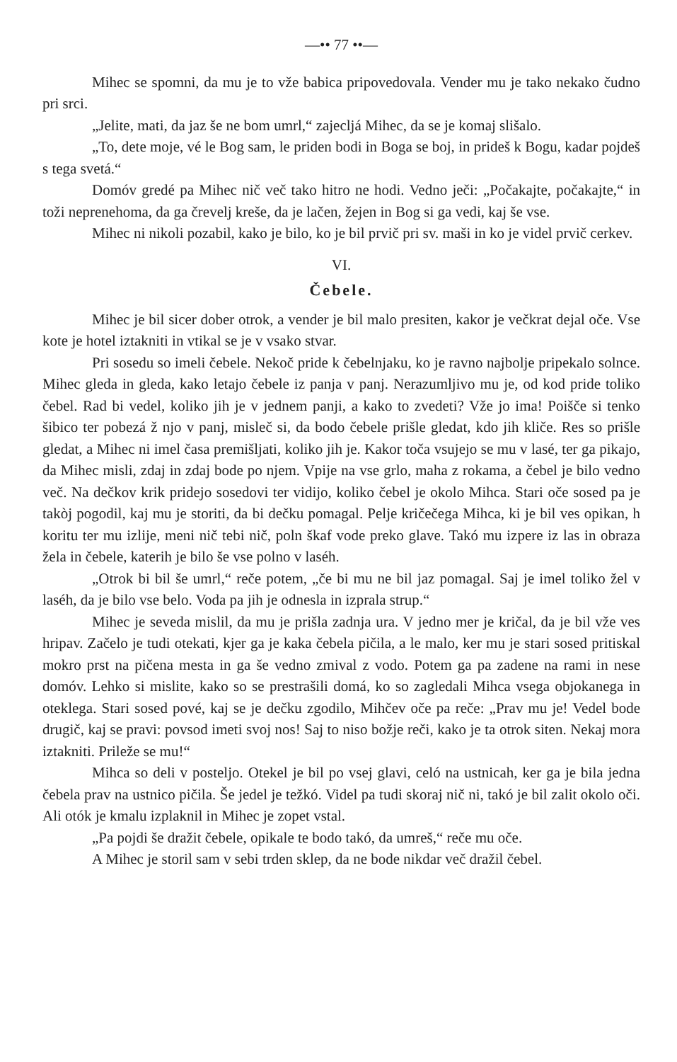—•• 77 ••—
Mihec se spomni, da mu je to vže babica pripovedovala. Vender mu je tako nekako čudno pri srci.
„Jelite, mati, da jaz še ne bom umrl,“ zajecljá Mihec, da se je komaj slišalo.
„To, dete moje, vé le Bog sam, le priden bodi in Boga se boj, in prideš k Bogu, kadar pojdeš s tega svetá.“
Domóv gredé pa Mihec nič več tako hitro ne hodi. Vedno ječi: „Počakajte, počakajte,“ in toži neprenehoma, da ga črevelj kreše, da je lačen, žejen in Bog si ga vedi, kaj še vse.
Mihec ni nikoli pozabil, kako je bilo, ko je bil prvič pri sv. maši in ko je videl prvič cerkev.
VI.
Čebele.
Mihec je bil sicer dober otrok, a vender je bil malo presiten, kakor je večkrat dejal oče. Vse kote je hotel iztakniti in vtikal se je v vsako stvar.
Pri sosedu so imeli čebele. Nekoč pride k čebelnjaku, ko je ravno najbolje pripekalo solnce. Mihec gleda in gleda, kako letajo čebele iz panja v panj. Nerazumljivo mu je, od kod pride toliko čebel. Rad bi vedel, koliko jih je v jednem panji, a kako to zvedeti? Vže jo ima! Poišče si tenko šibico ter pobezá ž njo v panj, misleč si, da bodo čebele prišle gledat, kdo jih kliče. Res so prišle gledat, a Mihec ni imel časa premišljati, koliko jih je. Kakor toča vsujejo se mu v lasé, ter ga pikajo, da Mihec misli, zdaj in zdaj bode po njem. Vpije na vse grlo, maha z rokama, a čebel je bilo vedno več. Na dečkov krik pridejo sosedovi ter vidijo, koliko čebel je okolo Mihca. Stari oče sosed pa je takòj pogodil, kaj mu je storiti, da bi dečku pomagal. Pelje kričečega Mihca, ki je bil ves opikan, h koritu ter mu izlije, meni nič tebi nič, poln škaf vode preko glave. Takó mu izpere iz las in obraza žela in čebele, katerih je bilo še vse polno v laséh.
„Otrok bi bil še umrl,“ reče potem, „če bi mu ne bil jaz pomagal. Saj je imel toliko žel v laséh, da je bilo vse belo. Voda pa jih je odnesla in izprala strup.“
Mihec je seveda mislil, da mu je prišla zadnja ura. V jedno mer je kričal, da je bil vže ves hripav. Začelo je tudi otekati, kjer ga je kaka čebela pičila, a le malo, ker mu je stari sosed pritiskal mokro prst na pičena mesta in ga še vedno zmival z vodo. Potem ga pa zadene na rami in nese domóv. Lehko si mislite, kako so se prestrašili domá, ko so zagledali Mihca vsega objokanega in oteklega. Stari sosed pové, kaj se je dečku zgodilo, Mihčev oče pa reče: „Prav mu je! Vedel bode drugič, kaj se pravi: povsod imeti svoj nos! Saj to niso božje reči, kako je ta otrok siten. Nekaj mora iztakniti. Prileže se mu!“
Mihca so deli v posteljo. Otekel je bil po vsej glavi, celó na ustnicah, ker ga je bila jedna čebela prav na ustnico pičila. Še jedel je težkó. Videl pa tudi skoraj nič ni, takó je bil zalit okolo oči. Ali otók je kmalu izplaknil in Mihec je zopet vstal.
„Pa pojdi še dražit čebele, opikale te bodo takó, da umreš,“ reče mu oče.
A Mihec je storil sam v sebi trden sklep, da ne bode nikdar več dražil čebel.